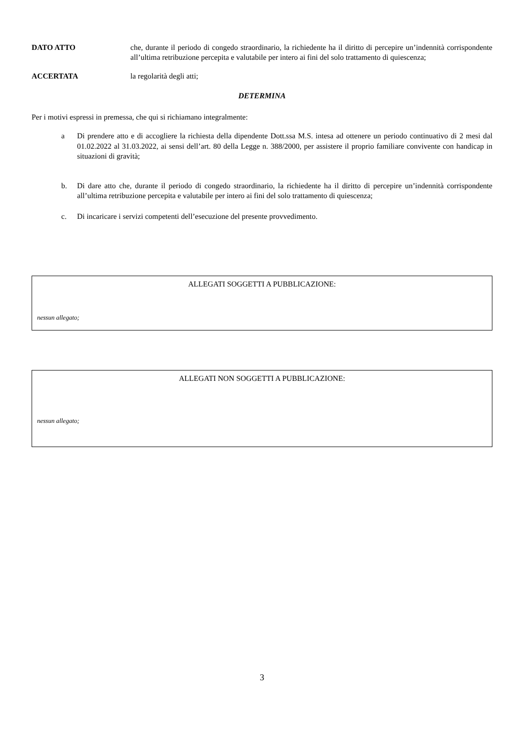DATO ATTO che, durante il periodo di congedo straordinario, la richiedente ha il diritto di percepire un’indennità corrispondente all’ultima retribuzione percepita e valutabile per intero ai fini del solo trattamento di quiescenza;
ACCERTATA la regolarità degli atti;
DETERMINA
Per i motivi espressi in premessa, che qui si richiamano integralmente:
a Di prendere atto e di accogliere la richiesta della dipendente Dott.ssa M.S. intesa ad ottenere un periodo continuativo di 2 mesi dal 01.02.2022 al 31.03.2022, ai sensi dell’art. 80 della Legge n. 388/2000, per assistere il proprio familiare convivente con handicap in situazioni di gravità;
b. Di dare atto che, durante il periodo di congedo straordinario, la richiedente ha il diritto di percepire un’indennità corrispondente all’ultima retribuzione percepita e valutabile per intero ai fini del solo trattamento di quiescenza;
c. Di incaricare i servizi competenti dell’esecuzione del presente provvedimento.
ALLEGATI SOGGETTI A PUBBLICAZIONE:
nessun allegato;
ALLEGATI NON SOGGETTI A PUBBLICAZIONE:
nessun allegato;
3